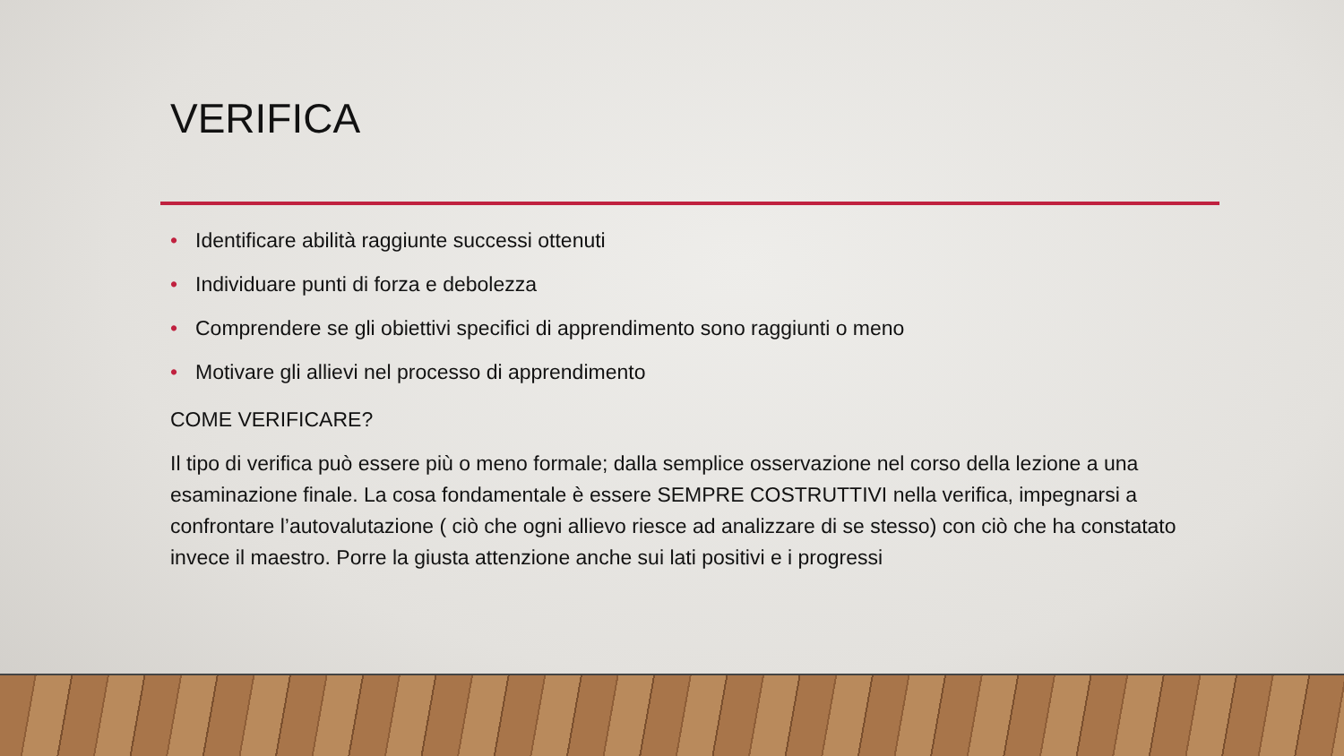VERIFICA
• Identificare abilità raggiunte successi ottenuti
• Individuare punti di forza e debolezza
• Comprendere se gli obiettivi specifici di apprendimento sono raggiunti o meno
• Motivare gli allievi nel processo di apprendimento
COME VERIFICARE?
Il tipo di verifica può essere più o meno formale; dalla semplice osservazione nel corso della lezione a una esaminazione finale. La cosa fondamentale è essere SEMPRE COSTRUTTIVI nella verifica, impegnarsi a confrontare l’autovalutazione ( ciò che ogni allievo riesce ad analizzare di se stesso) con ciò che ha constatato invece il maestro. Porre la giusta attenzione anche sui lati positivi e i progressi